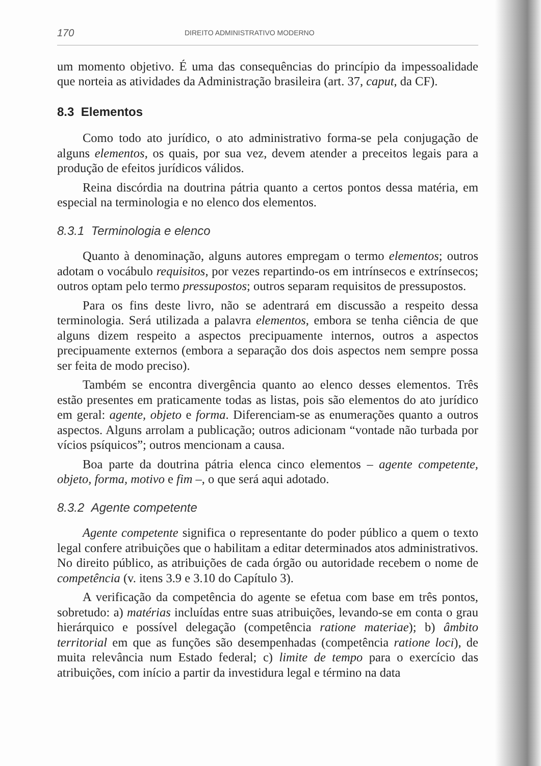170 DIREITO ADMINISTRATIVO MODERNO
um momento objetivo. É uma das consequências do princípio da impessoalidade que norteia as atividades da Administração brasileira (art. 37, caput, da CF).
8.3 Elementos
Como todo ato jurídico, o ato administrativo forma-se pela conjugação de alguns elementos, os quais, por sua vez, devem atender a preceitos legais para a produção de efeitos jurídicos válidos.
Reina discórdia na doutrina pátria quanto a certos pontos dessa matéria, em especial na terminologia e no elenco dos elementos.
8.3.1 Terminologia e elenco
Quanto à denominação, alguns autores empregam o termo elementos; outros adotam o vocábulo requisitos, por vezes repartindo-os em intrínsecos e extrínsecos; outros optam pelo termo pressupostos; outros separam requisitos de pressupostos.
Para os fins deste livro, não se adentrará em discussão a respeito dessa terminologia. Será utilizada a palavra elementos, embora se tenha ciência de que alguns dizem respeito a aspectos precipuamente internos, outros a aspectos precipuamente externos (embora a separação dos dois aspectos nem sempre possa ser feita de modo preciso).
Também se encontra divergência quanto ao elenco desses elementos. Três estão presentes em praticamente todas as listas, pois são elementos do ato jurídico em geral: agente, objeto e forma. Diferenciam-se as enumerações quanto a outros aspectos. Alguns arrolam a publicação; outros adicionam “vontade não turbada por vícios psíquicos”; outros mencionam a causa.
Boa parte da doutrina pátria elenca cinco elementos – agente competente, objeto, forma, motivo e fim –, o que será aqui adotado.
8.3.2 Agente competente
Agente competente significa o representante do poder público a quem o texto legal confere atribuições que o habilitam a editar determinados atos administrativos. No direito público, as atribuições de cada órgão ou autoridade recebem o nome de competência (v. itens 3.9 e 3.10 do Capítulo 3).
A verificação da competência do agente se efetua com base em três pontos, sobretudo: a) matérias incluídas entre suas atribuições, levando-se em conta o grau hierárquico e possível delegação (competência ratione materiae); b) âmbito territorial em que as funções são desempenhadas (competência ratione loci), de muita relevância num Estado federal; c) limite de tempo para o exercício das atribuições, com início a partir da investidura legal e término na data